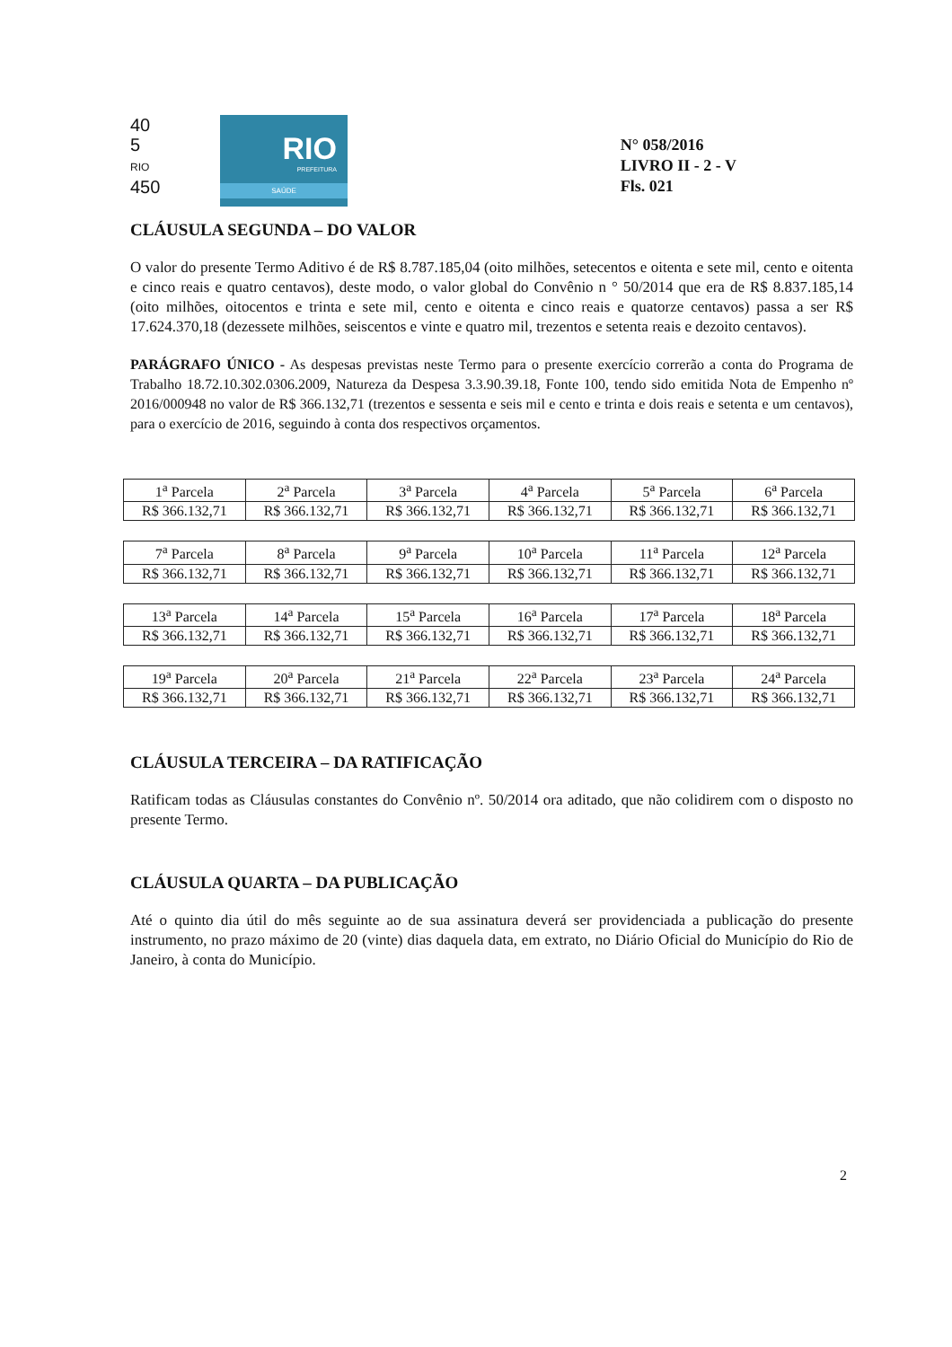40
5
RIO
450
RIO
PREFEITURA
SAÚDE
N° 058/2016
LIVRO II - 2 - V
Fls. 021
CLÁUSULA SEGUNDA – DO VALOR
O valor do presente Termo Aditivo é de R$ 8.787.185,04 (oito milhões, setecentos e oitenta e sete mil, cento e oitenta e cinco reais e quatro centavos), deste modo, o valor global do Convênio n ° 50/2014 que era de R$ 8.837.185,14 (oito milhões, oitocentos e trinta e sete mil, cento e oitenta e cinco reais e quatorze centavos) passa a ser R$ 17.624.370,18 (dezessete milhões, seiscentos e vinte e quatro mil, trezentos e setenta reais e dezoito centavos).
PARÁGRAFO ÚNICO - As despesas previstas neste Termo para o presente exercício correrão a conta do Programa de Trabalho 18.72.10.302.0306.2009, Natureza da Despesa 3.3.90.39.18, Fonte 100, tendo sido emitida Nota de Empenho nº 2016/000948 no valor de R$ 366.132,71 (trezentos e sessenta e seis mil e cento e trinta e dois reais e setenta e um centavos), para o exercício de 2016, seguindo à conta dos respectivos orçamentos.
| 1<sup>a</sup> Parcela | 2<sup>a</sup> Parcela | 3<sup>a</sup> Parcela | 4<sup>a</sup> Parcela | 5<sup>a</sup> Parcela | 6<sup>a</sup> Parcela |
| R$ 366.132,71 | R$ 366.132,71 | R$ 366.132,71 | R$ 366.132,71 | R$ 366.132,71 | R$ 366.132,71 |
| 7<sup>a</sup> Parcela | 8<sup>a</sup> Parcela | 9<sup>a</sup> Parcela | 10<sup>a</sup> Parcela | 11<sup>a</sup> Parcela | 12<sup>a</sup> Parcela |
| R$ 366.132,71 | R$ 366.132,71 | R$ 366.132,71 | R$ 366.132,71 | R$ 366.132,71 | R$ 366.132,71 |
| 13<sup>a</sup> Parcela | 14<sup>a</sup> Parcela | 15<sup>a</sup> Parcela | 16<sup>a</sup> Parcela | 17<sup>a</sup> Parcela | 18<sup>a</sup> Parcela |
| R$ 366.132,71 | R$ 366.132,71 | R$ 366.132,71 | R$ 366.132,71 | R$ 366.132,71 | R$ 366.132,71 |
| 19<sup>a</sup> Parcela | 20<sup>a</sup> Parcela | 21<sup>a</sup> Parcela | 22<sup>a</sup> Parcela | 23<sup>a</sup> Parcela | 24<sup>a</sup> Parcela |
| R$ 366.132,71 | R$ 366.132,71 | R$ 366.132,71 | R$ 366.132,71 | R$ 366.132,71 | R$ 366.132,71 |
CLÁUSULA TERCEIRA – DA RATIFICAÇÃO
Ratificam todas as Cláusulas constantes do Convênio nº. 50/2014 ora aditado, que não colidirem com o disposto no presente Termo.
CLÁUSULA QUARTA – DA PUBLICAÇÃO
Até o quinto dia útil do mês seguinte ao de sua assinatura deverá ser providenciada a publicação do presente instrumento, no prazo máximo de 20 (vinte) dias daquela data, em extrato, no Diário Oficial do Município do Rio de Janeiro, à conta do Município.
2